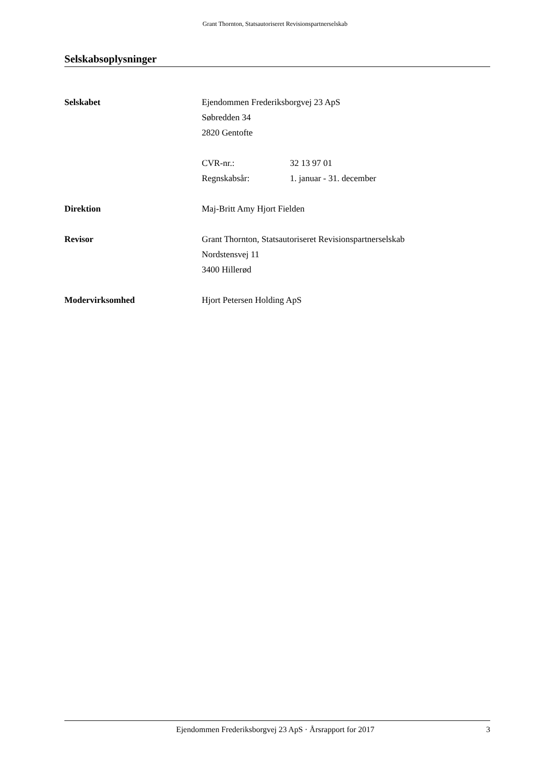Grant Thornton, Statsautoriseret Revisionspartnerselskab
Selskabsoplysninger
Selskabet Ejendommen Frederiksborgvej 23 ApS
Søbredden 34
2820 Gentofte
CVR-nr.: 32 13 97 01
Regnskabsår: 1. januar - 31. december
Direktion Maj-Britt Amy Hjort Fielden
Revisor Grant Thornton, Statsautoriseret Revisionspartnerselskab
Nordstensvej 11
3400 Hillerød
Modervirksomhed Hjort Petersen Holding ApS
Ejendommen Frederiksborgvej 23 ApS · Årsrapport for 2017 3